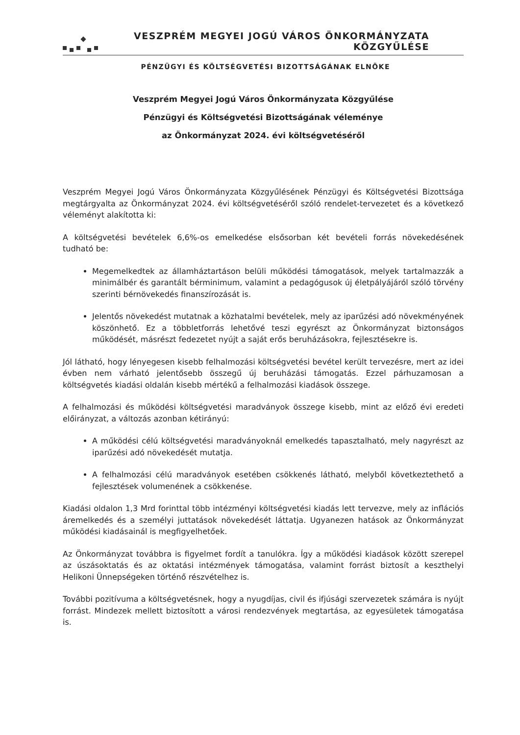VESZPRÉM MEGYEI JOGÚ VÁROS ÖNKORMÁNYZATA KÖZGYŰLÉSE
PÉNZÜGYI ÉS KÖLTSÉGVETÉSI BIZOTTSÁGÁNAK ELNÖKE
Veszprém Megyei Jogú Város Önkormányzata Közgyűlése
Pénzügyi és Költségvetési Bizottságának véleménye
az Önkormányzat 2024. évi költségvetéséről
Veszprém Megyei Jogú Város Önkormányzata Közgyűlésének Pénzügyi és Költségvetési Bizottsága megtárgyalta az Önkormányzat 2024. évi költségvetéséről szóló rendelet-tervezetet és a következő véleményt alakította ki:
A költségvetési bevételek 6,6%-os emelkedése elsősorban két bevételi forrás növekedésének tudható be:
Megemelkedtek az államháztartáson belüli működési támogatások, melyek tartalmazzák a minimálbér és garantált bérminimum, valamint a pedagógusok új életpályájáról szóló törvény szerinti bérnövekedés finanszírozását is.
Jelentős növekedést mutatnak a közhatalmi bevételek, mely az iparűzési adó növekményének köszönhető. Ez a többletforrás lehetővé teszi egyrészt az Önkormányzat biztonságos működését, másrészt fedezetet nyújt a saját erős beruházásokra, fejlesztésekre is.
Jól látható, hogy lényegesen kisebb felhalmozási költségvetési bevétel került tervezésre, mert az idei évben nem várható jelentősebb összegű új beruházási támogatás. Ezzel párhuzamosan a költségvetés kiadási oldalán kisebb mértékű a felhalmozási kiadások összege.
A felhalmozási és működési költségvetési maradványok összege kisebb, mint az előző évi eredeti előirányzat, a változás azonban kétirányú:
A működési célú költségvetési maradványoknál emelkedés tapasztalható, mely nagyrészt az iparűzési adó növekedését mutatja.
A felhalmozási célú maradványok esetében csökkenés látható, melyből következtethető a fejlesztések volumenének a csökkenése.
Kiadási oldalon 1,3 Mrd forinttal több intézményi költségvetési kiadás lett tervezve, mely az inflációs áremelkedés és a személyi juttatások növekedését láttatja. Ugyanezen hatások az Önkormányzat működési kiadásainál is megfigyelhetőek.
Az Önkormányzat továbbra is figyelmet fordít a tanulókra. Így a működési kiadások között szerepel az úszásoktatás és az oktatási intézmények támogatása, valamint forrást biztosít a keszthelyi Helikoni Ünnepségeken történő részvételhez is.
További pozitívuma a költségvetésnek, hogy a nyugdíjas, civil és ifjúsági szervezetek számára is nyújt forrást. Mindezek mellett biztosított a városi rendezvények megtartása, az egyesületek támogatása is.